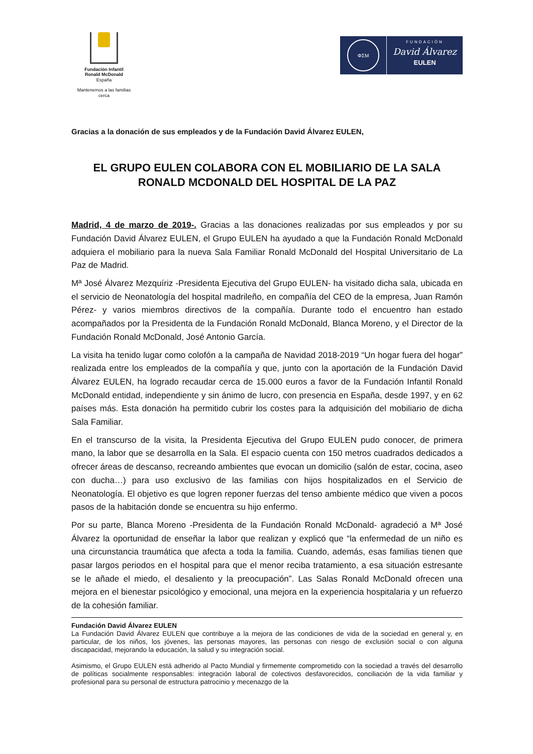Fundación Infantil
Ronald McDonald
España
Mantenemos a las familias cerca
ΦΣΜ
FUNDACIÓN
David Álvarez
EULEN
Gracias a la donación de sus empleados y de la Fundación David Álvarez EULEN,
EL GRUPO EULEN COLABORA CON EL MOBILIARIO DE LA SALA RONALD MCDONALD DEL HOSPITAL DE LA PAZ
Madrid, 4 de marzo de 2019-. Gracias a las donaciones realizadas por sus empleados y por su Fundación David Álvarez EULEN, el Grupo EULEN ha ayudado a que la Fundación Ronald McDonald adquiera el mobiliario para la nueva Sala Familiar Ronald McDonald del Hospital Universitario de La Paz de Madrid.
Mª José Álvarez Mezquíriz -Presidenta Ejecutiva del Grupo EULEN- ha visitado dicha sala, ubicada en el servicio de Neonatología del hospital madrileño, en compañía del CEO de la empresa, Juan Ramón Pérez- y varios miembros directivos de la compañía. Durante todo el encuentro han estado acompañados por la Presidenta de la Fundación Ronald McDonald, Blanca Moreno, y el Director de la Fundación Ronald McDonald, José Antonio García.
La visita ha tenido lugar como colofón a la campaña de Navidad 2018-2019 “Un hogar fuera del hogar” realizada entre los empleados de la compañía y que, junto con la aportación de la Fundación David Álvarez EULEN, ha logrado recaudar cerca de 15.000 euros a favor de la Fundación Infantil Ronald McDonald entidad, independiente y sin ánimo de lucro, con presencia en España, desde 1997, y en 62 países más. Esta donación ha permitido cubrir los costes para la adquisición del mobiliario de dicha Sala Familiar.
En el transcurso de la visita, la Presidenta Ejecutiva del Grupo EULEN pudo conocer, de primera mano, la labor que se desarrolla en la Sala. El espacio cuenta con 150 metros cuadrados dedicados a ofrecer áreas de descanso, recreando ambientes que evocan un domicilio (salón de estar, cocina, aseo con ducha…) para uso exclusivo de las familias con hijos hospitalizados en el Servicio de Neonatología. El objetivo es que logren reponer fuerzas del tenso ambiente médico que viven a pocos pasos de la habitación donde se encuentra su hijo enfermo.
Por su parte, Blanca Moreno -Presidenta de la Fundación Ronald McDonald- agradeció a Mª José Álvarez la oportunidad de enseñar la labor que realizan y explicó que “la enfermedad de un niño es una circunstancia traumática que afecta a toda la familia. Cuando, además, esas familias tienen que pasar largos periodos en el hospital para que el menor reciba tratamiento, a esa situación estresante se le añade el miedo, el desaliento y la preocupación”. Las Salas Ronald McDonald ofrecen una mejora en el bienestar psicológico y emocional, una mejora en la experiencia hospitalaria y un refuerzo de la cohesión familiar.
Fundación David Álvarez EULEN
La Fundación David Álvarez EULEN que contribuye a la mejora de las condiciones de vida de la sociedad en general y, en particular, de los niños, los jóvenes, las personas mayores, las personas con riesgo de exclusión social o con alguna discapacidad, mejorando la educación, la salud y su integración social.
Asimismo, el Grupo EULEN está adherido al Pacto Mundial y firmemente comprometido con la sociedad a través del desarrollo de políticas socialmente responsables: integración laboral de colectivos desfavorecidos, conciliación de la vida familiar y profesional para su personal de estructura patrocinio y mecenazgo de la